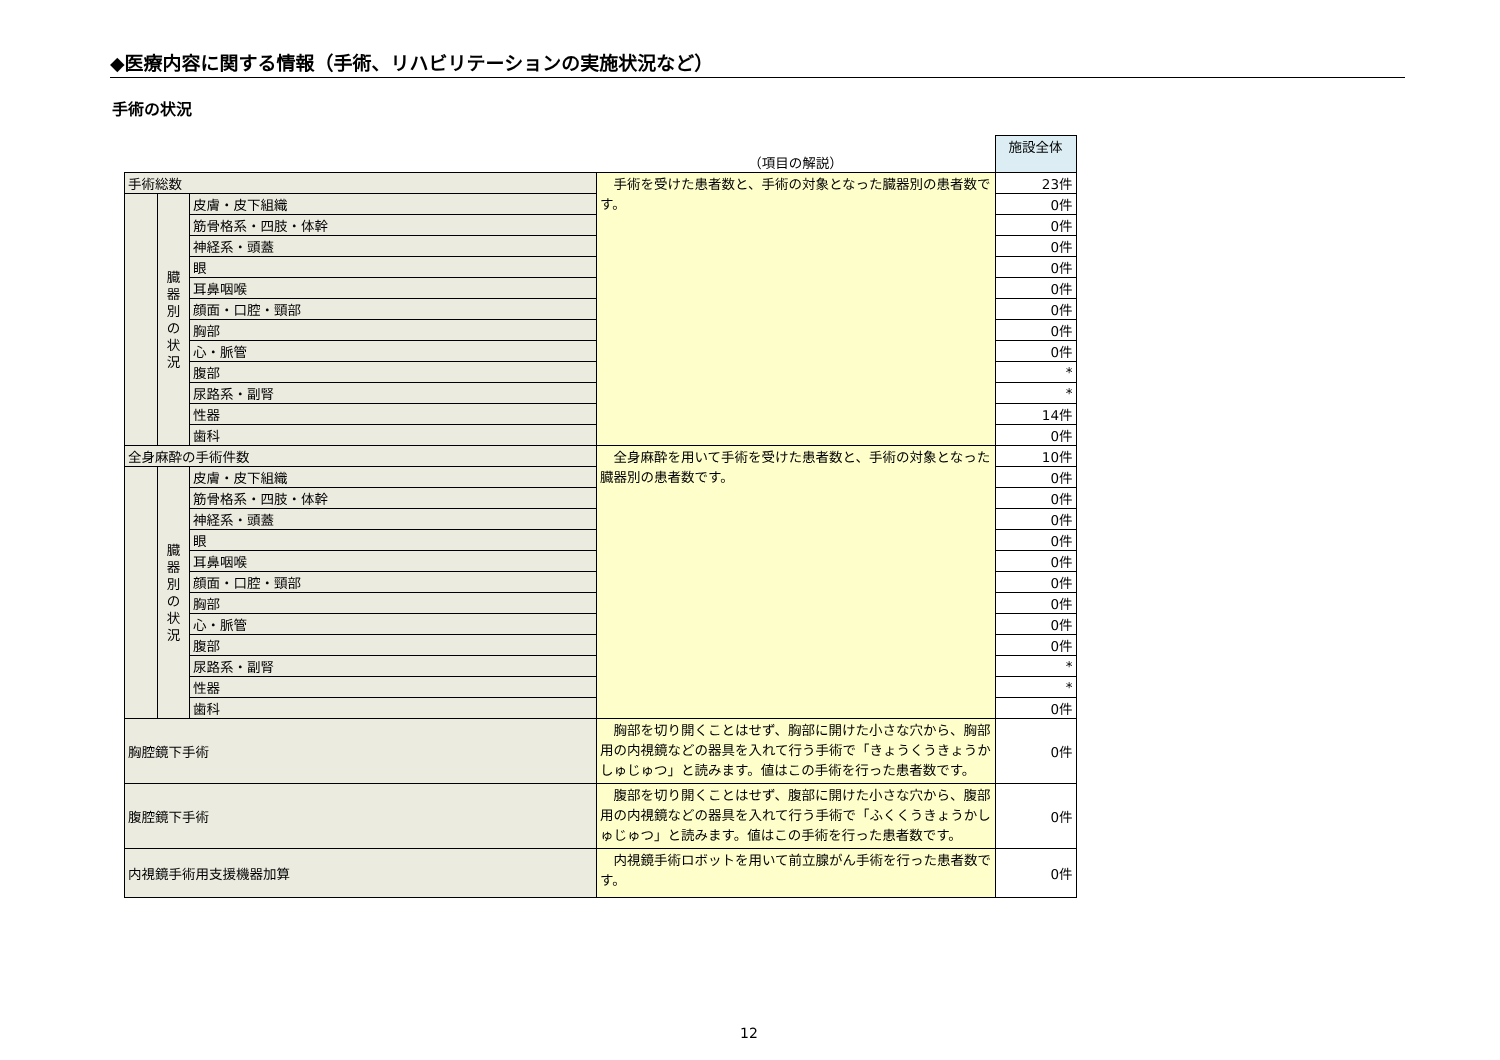◆医療内容に関する情報（手術、リハビリテーションの実施状況など）
手術の状況
| | | | （項目の解説） | 施設全体 |
| 手術総数 | | | 手術を受けた患者数と、手術の対象となった臓器別の患者数です。 | 23件 |
| | 臓 器 別 の 状 況 | 皮膚・皮下組織 | | 0件 |
| | | 筋骨格系・四肢・体幹 | | 0件 |
| | | 神経系・頭蓋 | | 0件 |
| | | 眼 | | 0件 |
| | | 耳鼻咽喉 | | 0件 |
| | | 顔面・口腔・頸部 | | 0件 |
| | | 胸部 | | 0件 |
| | | 心・脈管 | | 0件 |
| | | 腹部 | | * |
| | | 尿路系・副腎 | | * |
| | | 性器 | | 14件 |
| | | 歯科 | | 0件 |
| 全身麻酔の手術件数 | | | 全身麻酔を用いて手術を受けた患者数と、手術の対象となった臓器別の患者数です。 | 10件 |
| | 臓 器 別 の 状 況 | 皮膚・皮下組織 | | 0件 |
| | | 筋骨格系・四肢・体幹 | | 0件 |
| | | 神経系・頭蓋 | | 0件 |
| | | 眼 | | 0件 |
| | | 耳鼻咽喉 | | 0件 |
| | | 顔面・口腔・頸部 | | 0件 |
| | | 胸部 | | 0件 |
| | | 心・脈管 | | 0件 |
| | | 腹部 | | 0件 |
| | | 尿路系・副腎 | | * |
| | | 性器 | | * |
| | | 歯科 | | 0件 |
| 胸腔鏡下手術 | | | 胸部を切り開くことはせず、胸部に開けた小さな穴から、胸部用の内視鏡などの器具を入れて行う手術で「きょうくうきょうかしゅじゅつ」と読みます。値はこの手術を行った患者数です。 | 0件 |
| 腹腔鏡下手術 | | | 腹部を切り開くことはせず、腹部に開けた小さな穴から、腹部用の内視鏡などの器具を入れて行う手術で「ふくくうきょうかしゅじゅつ」と読みます。値はこの手術を行った患者数です。 | 0件 |
| 内視鏡手術用支援機器加算 | | | 内視鏡手術ロボットを用いて前立腺がん手術を行った患者数です。 | 0件 |
12